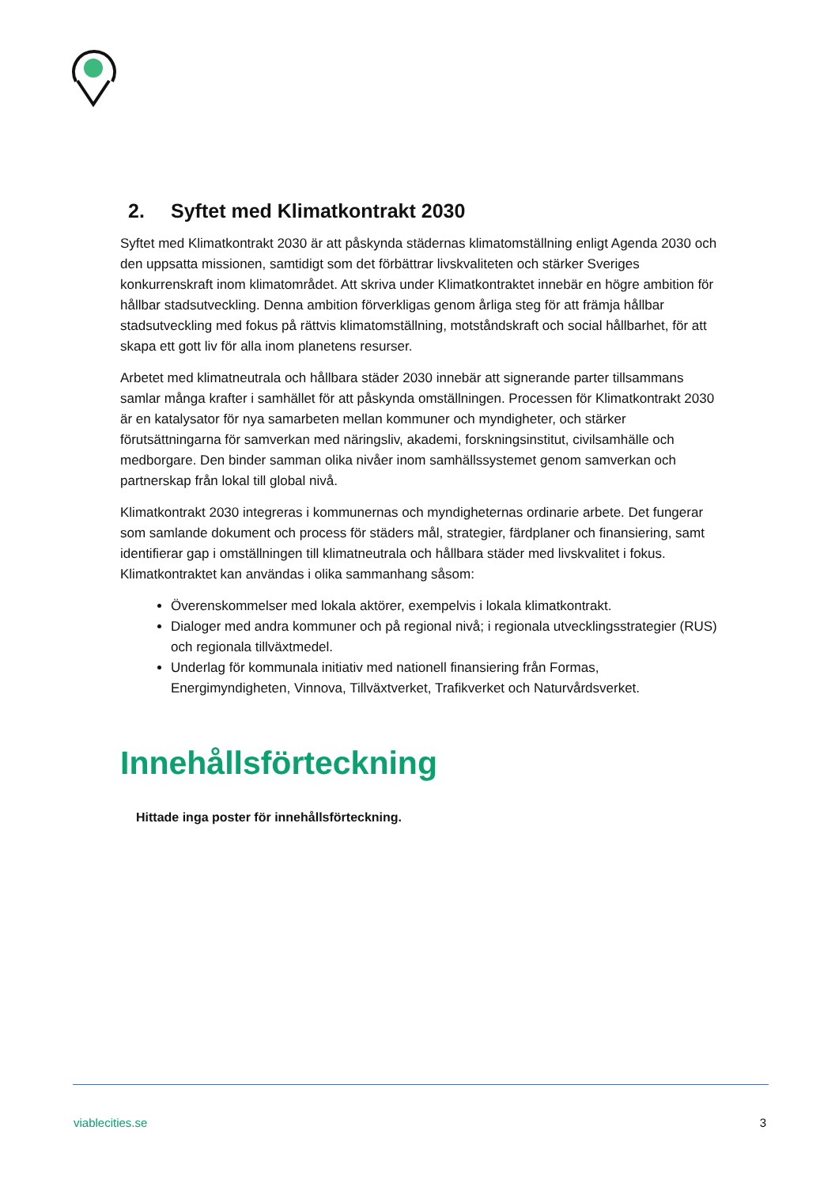2. Syftet med Klimatkontrakt 2030
Syftet med Klimatkontrakt 2030 är att påskynda städernas klimatomställning enligt Agenda 2030 och den uppsatta missionen, samtidigt som det förbättrar livskvaliteten och stärker Sveriges konkurrenskraft inom klimatområdet. Att skriva under Klimatkontraktet innebär en högre ambition för hållbar stadsutveckling. Denna ambition förverkligas genom årliga steg för att främja hållbar stadsutveckling med fokus på rättvis klimatomställning, motståndskraft och social hållbarhet, för att skapa ett gott liv för alla inom planetens resurser.
Arbetet med klimatneutrala och hållbara städer 2030 innebär att signerande parter tillsammans samlar många krafter i samhället för att påskynda omställningen. Processen för Klimatkontrakt 2030 är en katalysator för nya samarbeten mellan kommuner och myndigheter, och stärker förutsättningarna för samverkan med näringsliv, akademi, forskningsinstitut, civilsamhälle och medborgare. Den binder samman olika nivåer inom samhällssystemet genom samverkan och partnerskap från lokal till global nivå.
Klimatkontrakt 2030 integreras i kommunernas och myndigheternas ordinarie arbete. Det fungerar som samlande dokument och process för städers mål, strategier, färdplaner och finansiering, samt identifierar gap i omställningen till klimatneutrala och hållbara städer med livskvalitet i fokus. Klimatkontraktet kan användas i olika sammanhang såsom:
Överenskommelser med lokala aktörer, exempelvis i lokala klimatkontrakt.
Dialoger med andra kommuner och på regional nivå; i regionala utvecklingsstrategier (RUS) och regionala tillväxtmedel.
Underlag för kommunala initiativ med nationell finansiering från Formas, Energimyndigheten, Vinnova, Tillväxtverket, Trafikverket och Naturvårdsverket.
Innehållsförteckning
Hittade inga poster för innehållsförteckning.
viablecities.se 3